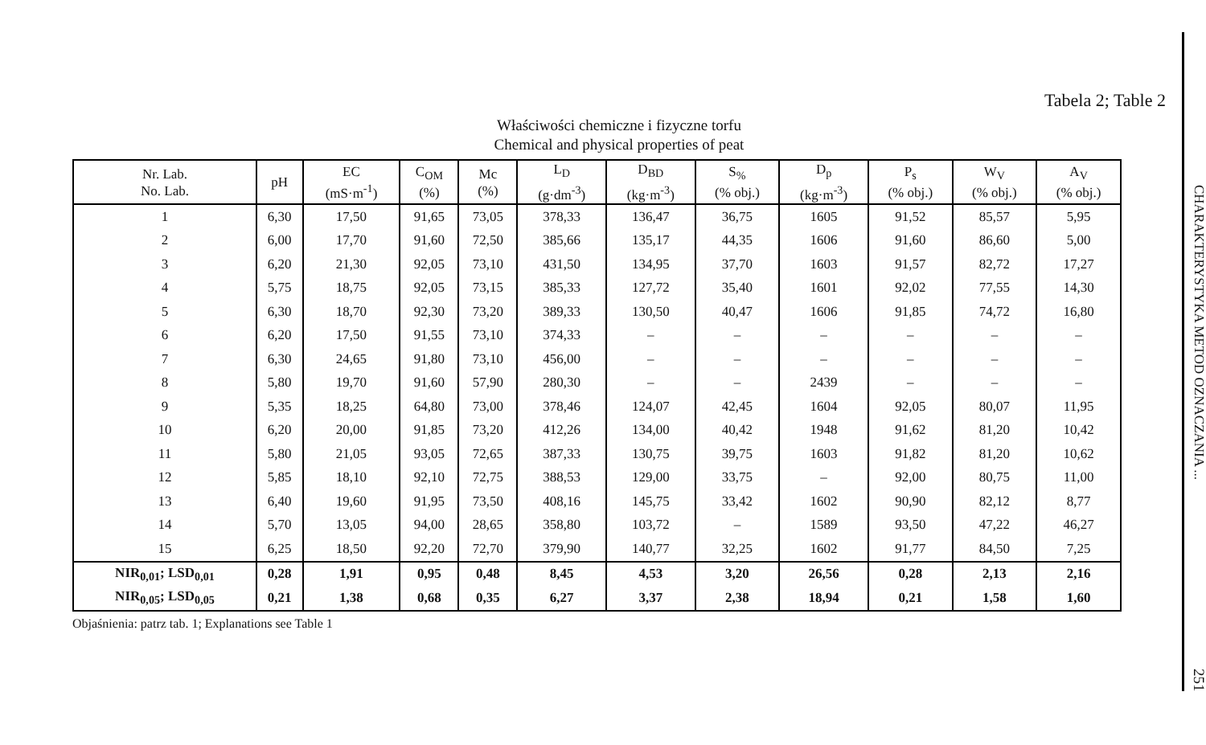Tabela 2; Table 2
Właściwości chemiczne i fizyczne torfu
Chemical and physical properties of peat
| Nr. Lab. No. Lab. | pH | EC (mS·m<sup>-1</sup>) | C<sub>OM</sub> (%) | Mc (%) | L<sub>D</sub> (g·dm<sup>-3</sup>) | D<sub>BD</sub> (kg·m<sup>-3</sup>) | S<sub>%</sub> (% obj.) | D<sub>p</sub> (kg·m<sup>-3</sup>) | P<sub>s</sub> (% obj.) | W<sub>V</sub> (% obj.) | A<sub>V</sub> (% obj.) |
| --- | --- | --- | --- | --- | --- | --- | --- | --- | --- | --- | --- |
| 1 | 6,30 | 17,50 | 91,65 | 73,05 | 378,33 | 136,47 | 36,75 | 1605 | 91,52 | 85,57 | 5,95 |
| 2 | 6,00 | 17,70 | 91,60 | 72,50 | 385,66 | 135,17 | 44,35 | 1606 | 91,60 | 86,60 | 5,00 |
| 3 | 6,20 | 21,30 | 92,05 | 73,10 | 431,50 | 134,95 | 37,70 | 1603 | 91,57 | 82,72 | 17,27 |
| 4 | 5,75 | 18,75 | 92,05 | 73,15 | 385,33 | 127,72 | 35,40 | 1601 | 92,02 | 77,55 | 14,30 |
| 5 | 6,30 | 18,70 | 92,30 | 73,20 | 389,33 | 130,50 | 40,47 | 1606 | 91,85 | 74,72 | 16,80 |
| 6 | 6,20 | 17,50 | 91,55 | 73,10 | 374,33 | – | – | – | – | – | – |
| 7 | 6,30 | 24,65 | 91,80 | 73,10 | 456,00 | – | – | – | – | – | – |
| 8 | 5,80 | 19,70 | 91,60 | 57,90 | 280,30 | – | – | 2439 | – | – | – |
| 9 | 5,35 | 18,25 | 64,80 | 73,00 | 378,46 | 124,07 | 42,45 | 1604 | 92,05 | 80,07 | 11,95 |
| 10 | 6,20 | 20,00 | 91,85 | 73,20 | 412,26 | 134,00 | 40,42 | 1948 | 91,62 | 81,20 | 10,42 |
| 11 | 5,80 | 21,05 | 93,05 | 72,65 | 387,33 | 130,75 | 39,75 | 1603 | 91,82 | 81,20 | 10,62 |
| 12 | 5,85 | 18,10 | 92,10 | 72,75 | 388,53 | 129,00 | 33,75 | – | 92,00 | 80,75 | 11,00 |
| 13 | 6,40 | 19,60 | 91,95 | 73,50 | 408,16 | 145,75 | 33,42 | 1602 | 90,90 | 82,12 | 8,77 |
| 14 | 5,70 | 13,05 | 94,00 | 28,65 | 358,80 | 103,72 | – | 1589 | 93,50 | 47,22 | 46,27 |
| 15 | 6,25 | 18,50 | 92,20 | 72,70 | 379,90 | 140,77 | 32,25 | 1602 | 91,77 | 84,50 | 7,25 |
| NIR<sub>0,01</sub>; LSD<sub>0,01</sub> | 0,28 | 1,91 | 0,95 | 0,48 | 8,45 | 4,53 | 3,20 | 26,56 | 0,28 | 2,13 | 2,16 |
| NIR<sub>0,05</sub>; LSD<sub>0,05</sub> | 0,21 | 1,38 | 0,68 | 0,35 | 6,27 | 3,37 | 2,38 | 18,94 | 0,21 | 1,58 | 1,60 |
Objaśnienia: patrz tab. 1; Explanations see Table 1
CHARAKTERYSTYKA METOD OZNACZANIA ...
251